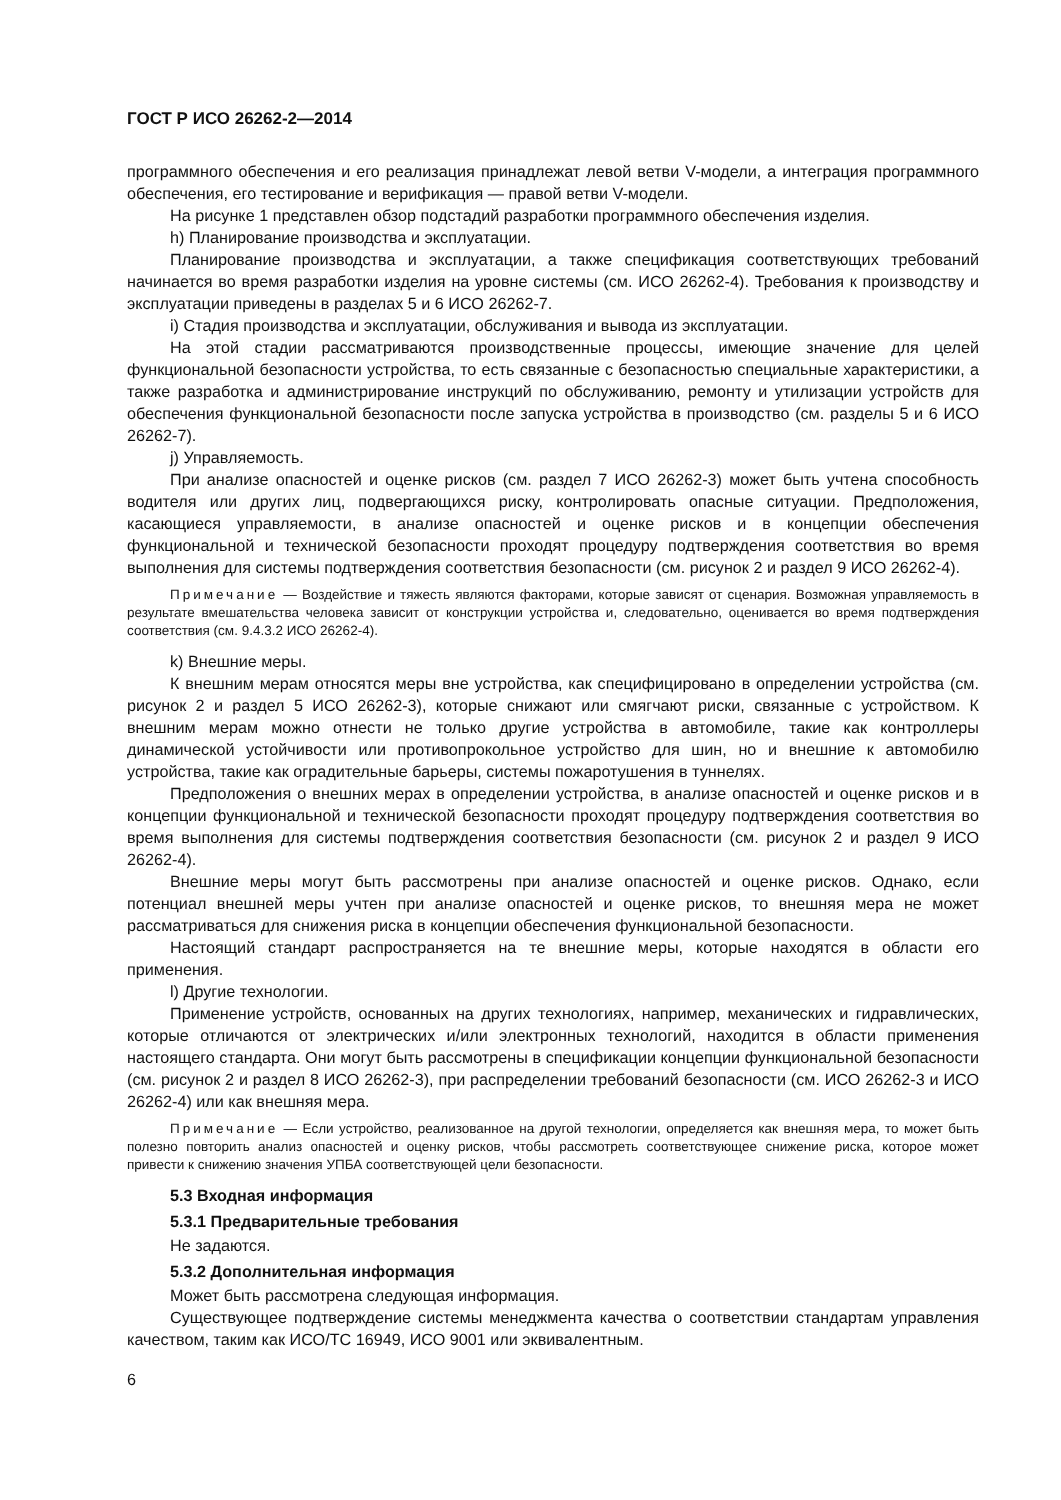ГОСТ Р ИСО 26262-2—2014
программного обеспечения и его реализация принадлежат левой ветви V-модели, а интеграция программного обеспечения, его тестирование и верификация — правой ветви V-модели.
На рисунке 1 представлен обзор подстадий разработки программного обеспечения изделия.
h) Планирование производства и эксплуатации.
Планирование производства и эксплуатации, а также спецификация соответствующих требований начинается во время разработки изделия на уровне системы (см. ИСО 26262-4). Требования к производству и эксплуатации приведены в разделах 5 и 6 ИСО 26262-7.
i) Стадия производства и эксплуатации, обслуживания и вывода из эксплуатации.
На этой стадии рассматриваются производственные процессы, имеющие значение для целей функциональной безопасности устройства, то есть связанные с безопасностью специальные характеристики, а также разработка и администрирование инструкций по обслуживанию, ремонту и утилизации устройств для обеспечения функциональной безопасности после запуска устройства в производство (см. разделы 5 и 6 ИСО 26262-7).
j) Управляемость.
При анализе опасностей и оценке рисков (см. раздел 7 ИСО 26262-3) может быть учтена способность водителя или других лиц, подвергающихся риску, контролировать опасные ситуации. Предположения, касающиеся управляемости, в анализе опасностей и оценке рисков и в концепции обеспечения функциональной и технической безопасности проходят процедуру подтверждения соответствия во время выполнения для системы подтверждения соответствия безопасности (см. рисунок 2 и раздел 9 ИСО 26262-4).
Примечание — Воздействие и тяжесть являются факторами, которые зависят от сценария. Возможная управляемость в результате вмешательства человека зависит от конструкции устройства и, следовательно, оценивается во время подтверждения соответствия (см. 9.4.3.2 ИСО 26262-4).
k) Внешние меры.
К внешним мерам относятся меры вне устройства, как специфицировано в определении устройства (см. рисунок 2 и раздел 5 ИСО 26262-3), которые снижают или смягчают риски, связанные с устройством. К внешним мерам можно отнести не только другие устройства в автомобиле, такие как контроллеры динамической устойчивости или противопрокольное устройство для шин, но и внешние к автомобилю устройства, такие как оградительные барьеры, системы пожаротушения в туннелях.
Предположения о внешних мерах в определении устройства, в анализе опасностей и оценке рисков и в концепции функциональной и технической безопасности проходят процедуру подтверждения соответствия во время выполнения для системы подтверждения соответствия безопасности (см. рисунок 2 и раздел 9 ИСО 26262-4).
Внешние меры могут быть рассмотрены при анализе опасностей и оценке рисков. Однако, если потенциал внешней меры учтен при анализе опасностей и оценке рисков, то внешняя мера не может рассматриваться для снижения риска в концепции обеспечения функциональной безопасности.
Настоящий стандарт распространяется на те внешние меры, которые находятся в области его применения.
l) Другие технологии.
Применение устройств, основанных на других технологиях, например, механических и гидравлических, которые отличаются от электрических и/или электронных технологий, находится в области применения настоящего стандарта. Они могут быть рассмотрены в спецификации концепции функциональной безопасности (см. рисунок 2 и раздел 8 ИСО 26262-3), при распределении требований безопасности (см. ИСО 26262-3 и ИСО 26262-4) или как внешняя мера.
Примечание — Если устройство, реализованное на другой технологии, определяется как внешняя мера, то может быть полезно повторить анализ опасностей и оценку рисков, чтобы рассмотреть соответствующее снижение риска, которое может привести к снижению значения УПБА соответствующей цели безопасности.
5.3 Входная информация
5.3.1 Предварительные требования
Не задаются.
5.3.2 Дополнительная информация
Может быть рассмотрена следующая информация.
Существующее подтверждение системы менеджмента качества о соответствии стандартам управления качеством, таким как ИСО/ТС 16949, ИСО 9001 или эквивалентным.
6